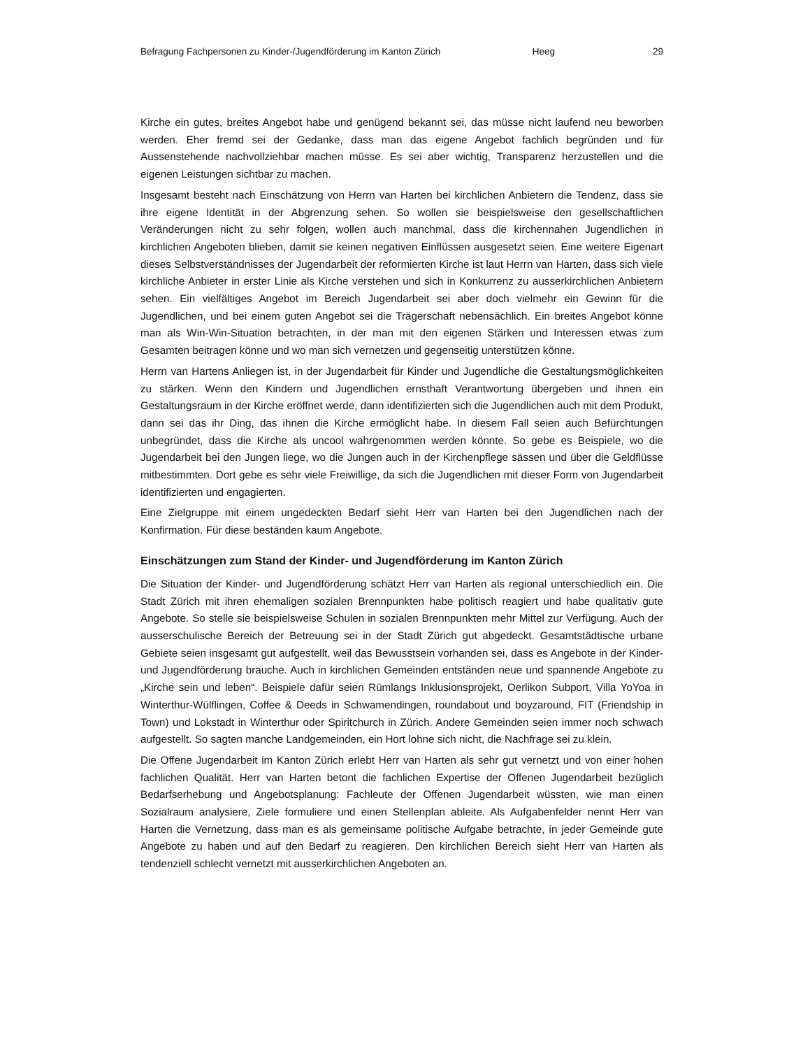Befragung Fachpersonen zu Kinder-/Jugendförderung im Kanton Zürich Heeg 29
Kirche ein gutes, breites Angebot habe und genügend bekannt sei, das müsse nicht laufend neu beworben werden. Eher fremd sei der Gedanke, dass man das eigene Angebot fachlich begründen und für Aussenstehende nachvollziehbar machen müsse. Es sei aber wichtig, Transparenz herzustellen und die eigenen Leistungen sichtbar zu machen.
Insgesamt besteht nach Einschätzung von Herrn van Harten bei kirchlichen Anbietern die Tendenz, dass sie ihre eigene Identität in der Abgrenzung sehen. So wollen sie beispielsweise den gesellschaftlichen Veränderungen nicht zu sehr folgen, wollen auch manchmal, dass die kirchennahen Jugendlichen in kirchlichen Angeboten blieben, damit sie keinen negativen Einflüssen ausgesetzt seien. Eine weitere Eigenart dieses Selbstverständnisses der Jugendarbeit der reformierten Kirche ist laut Herrn van Harten, dass sich viele kirchliche Anbieter in erster Linie als Kirche verstehen und sich in Konkurrenz zu ausserkirchlichen Anbietern sehen. Ein vielfältiges Angebot im Bereich Jugendarbeit sei aber doch vielmehr ein Gewinn für die Jugendlichen, und bei einem guten Angebot sei die Trägerschaft nebensächlich. Ein breites Angebot könne man als Win-Win-Situation betrachten, in der man mit den eigenen Stärken und Interessen etwas zum Gesamten beitragen könne und wo man sich vernetzen und gegenseitig unterstützen könne.
Herrn van Hartens Anliegen ist, in der Jugendarbeit für Kinder und Jugendliche die Gestaltungsmöglichkeiten zu stärken. Wenn den Kindern und Jugendlichen ernsthaft Verantwortung übergeben und ihnen ein Gestaltungsraum in der Kirche eröffnet werde, dann identifizierten sich die Jugendlichen auch mit dem Produkt, dann sei das ihr Ding, das ihnen die Kirche ermöglicht habe. In diesem Fall seien auch Befürchtungen unbegründet, dass die Kirche als uncool wahrgenommen werden könnte. So gebe es Beispiele, wo die Jugendarbeit bei den Jungen liege, wo die Jungen auch in der Kirchenpflege sässen und über die Geldflüsse mitbestimmten. Dort gebe es sehr viele Freiwillige, da sich die Jugendlichen mit dieser Form von Jugendarbeit identifizierten und engagierten.
Eine Zielgruppe mit einem ungedeckten Bedarf sieht Herr van Harten bei den Jugendlichen nach der Konfirmation. Für diese beständen kaum Angebote.
Einschätzungen zum Stand der Kinder- und Jugendförderung im Kanton Zürich
Die Situation der Kinder- und Jugendförderung schätzt Herr van Harten als regional unterschiedlich ein. Die Stadt Zürich mit ihren ehemaligen sozialen Brennpunkten habe politisch reagiert und habe qualitativ gute Angebote. So stelle sie beispielsweise Schulen in sozialen Brennpunkten mehr Mittel zur Verfügung. Auch der ausserschulische Bereich der Betreuung sei in der Stadt Zürich gut abgedeckt. Gesamtstädtische urbane Gebiete seien insgesamt gut aufgestellt, weil das Bewusstsein vorhanden sei, dass es Angebote in der Kinder- und Jugendförderung brauche. Auch in kirchlichen Gemeinden entständen neue und spannende Angebote zu „Kirche sein und leben“. Beispiele dafür seien Rümlangs Inklusionsprojekt, Oerlikon Subport, Villa YoYoa in Winterthur-Wülflingen, Coffee & Deeds in Schwamendingen, roundabout und boyzaround, FIT (Friendship in Town) und Lokstadt in Winterthur oder Spiritchurch in Zürich. Andere Gemeinden seien immer noch schwach aufgestellt. So sagten manche Landgemeinden, ein Hort lohne sich nicht, die Nachfrage sei zu klein.
Die Offene Jugendarbeit im Kanton Zürich erlebt Herr van Harten als sehr gut vernetzt und von einer hohen fachlichen Qualität. Herr van Harten betont die fachlichen Expertise der Offenen Jugendarbeit bezüglich Bedarfserhebung und Angebotsplanung: Fachleute der Offenen Jugendarbeit wüssten, wie man einen Sozialraum analysiere, Ziele formuliere und einen Stellenplan ableite. Als Aufgabenfelder nennt Herr van Harten die Vernetzung, dass man es als gemeinsame politische Aufgabe betrachte, in jeder Gemeinde gute Angebote zu haben und auf den Bedarf zu reagieren. Den kirchlichen Bereich sieht Herr van Harten als tendenziell schlecht vernetzt mit ausserkirchlichen Angeboten an.